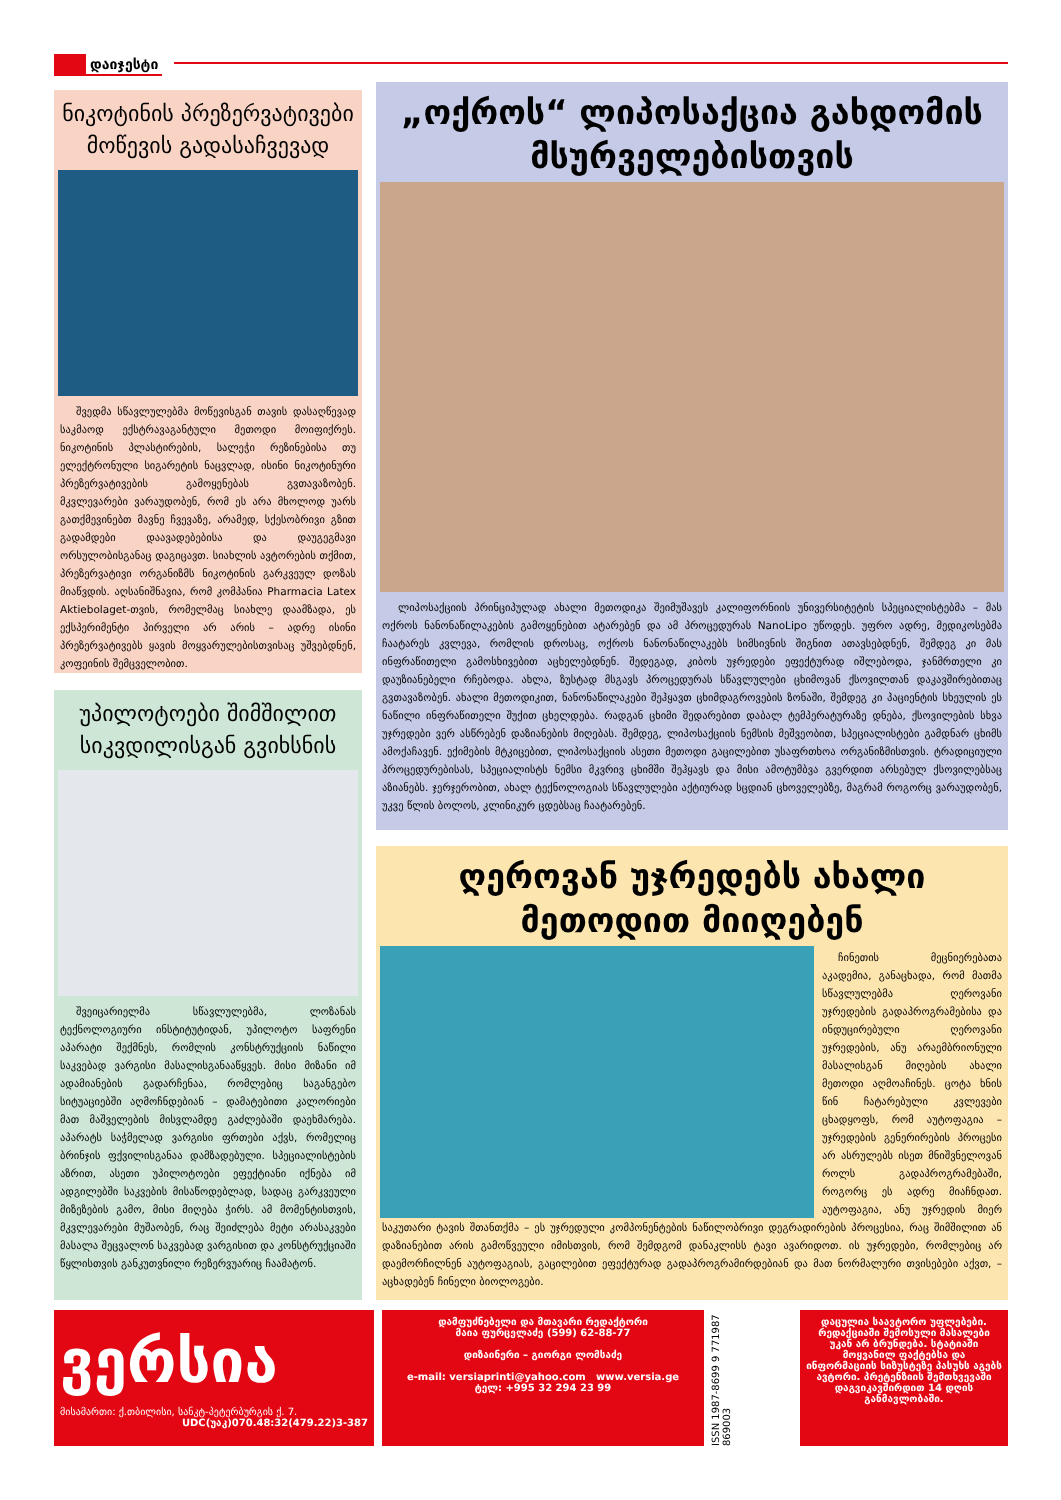დაიჯესტი
ნიკოტინის პრეზერვატივები მოწევის გადასაჩვევად
შვედმა სწავლულებმა მოწევისგან თავის დასაღწევად საკმაოდ ექსტრავაგანტული მეთოდი მოიფიქრეს. ნიკოტინის პლასტირების, სალეჭი რეზინებისა თუ ელექტრონული სიგარეტის ნაცვლად, ისინი ნიკოტინური პრეზერვატივების გამოყენებას გვთავაზობენ. მკვლევარები ვარაუდობენ, რომ ეს არა მხოლოდ უარს გათქმევინებთ მავნე ჩვევაზე, არამედ, სქესობრივი გზით გადამდები დაავადებებისა და დაუგეგმავი ორსულობისგანაც დაგიცავთ. სიახლის ავტორების თქმით, პრეზერვატივი ორგანიზმს ნიკოტინის გარკვეულ დოზას მიაწვდის. აღსანიშნავია, რომ კომპანია Pharmacia Latex Aktiebolaget-თვის, რომელმაც სიახლე დაამზადა, ეს ექსპერიმენტი პირველი არ არის – ადრე ისინი პრეზერვატივებს ყავის მოყვარულებისთვისაც უშვებდნენ, კოფეინის შემცველობით.
უპილოტოები შიმშილით სიკვდილისგან გვიხსნის
შვეიცარიელმა სწავლულებმა, ლოზანას ტექნოლოგიური ინსტიტუტიდან, უპილოტო საფრენი აპარატი შექმნეს, რომლის კონსტრუქციის ნაწილი საკვებად ვარგისი მასალისგანააწყვეს. მისი მიზანი იმ ადამიანების გადარჩენაა, რომლებიც საგანგებო სიტუაციებში აღმოჩნდებიან – დამატებითი კალორიები მათ მაშველების მისვლამდე გაძლებაში დაეხმარება. აპარატს საჭმელად ვარგისი ფრთები აქვს, რომელიც ბრინჯის ფქვილისგანაა დამზადებული. სპეციალისტების აზრით, ასეთი უპილოტოები ეფექტიანი იქნება იმ ადგილებში საკვების მისაწოდებლად, სადაც გარკვეული მიზეზების გამო, მისი მიღება ჭირს. ამ მომენტისთვის, მკვლევარები მუშაობენ, რაც შეიძლება მეტი არასაკვები მასალა შეცვალონ საკვებად ვარგისით და კონსტრუქციაში წყლისთვის განკუთვნილი რეზერვუარიც ჩაამატონ.
„ოქროს“ ლიპოსაქცია გახდომის მსურველებისთვის
ლიპოსაქციის პრინციპულად ახალი მეთოდიკა შეიმუშავეს კალიფორნიის უნივერსიტეტის სპეციალისტებმა – მას ოქროს ნანონაწილაკების გამოყენებით ატარებენ და ამ პროცედურას NanoLipo უწოდეს. უფრო ადრე, მედიკოსებმა ჩაატარეს კვლევა, რომლის დროსაც, ოქროს ნანონაწილაკებს სიმსივნის შიგნით ათავსებდნენ, შემდეგ კი მას ინფრაწითელი გამოსხივებით აცხელებდნენ. შედეგად, კიბოს უჯრედები ეფექტურად იშლებოდა, ჯანმრთელი კი დაუზიანებელი რჩებოდა. ახლა, ზუსტად მსგავს პროცედურას სწავლულები ცხიმოვან ქსოვილთან დაკავშირებითაც გვთავაზობენ. ახალი მეთოდიკით, ნანონაწილაკები შეჰყავთ ცხიმდაგროვების ზონაში, შემდეგ კი პაციენტის სხეულის ეს ნაწილი ინფრაწითელი შუქით ცხელდება. რადგან ცხიმი შედარებით დაბალ ტემპერატურაზე დნება, ქსოვილების სხვა უჯრედები ვერ ასწრებენ დაზიანების მიღებას. შემდეგ, ლიპოსაქციის ნემსის მეშვეობით, სპეციალისტები გამდნარ ცხიმს ამოქაჩავენ. ექიმების მტკიცებით, ლიპოსაქციის ასეთი მეთოდი გაცილებით უსაფრთხოა ორგანიზმისთვის. ტრადიციული პროცედურებისას, სპეციალისტს ნემსი მკვრივ ცხიმში შეჰყავს და მისი ამოტუმბვა გვერდით არსებულ ქსოვილებსაც აზიანებს. ჯერჯერობით, ახალ ტექნოლოგიას სწავლულები აქტიურად სცდიან ცხოველებზე, მაგრამ როგორც ვარაუდობენ, უკვე წლის ბოლოს, კლინიკურ ცდებსაც ჩაატარებენ.
ღეროვან უჯრედებს ახალი მეთოდით მიიღებენ
ჩინეთის მეცნიერებათა აკადემია, განაცხადა, რომ მათმა სწავლულებმა ღეროვანი უჯრედების გადაპროგრამებისა და ინდუცირებული ღეროვანი უჯრედების, ანუ არაემბრიონული მასალისგან მიღების ახალი მეთოდი აღმოაჩინეს. ცოტა ხნის წინ ჩატარებული კვლევები ცხადყოფს, რომ აუტოფაგია – უჯრედების გენერირების პროცესი არ ასრულებს ისეთ მნიშვნელოვან როლს გადაპროგრამებაში, როგორც ეს ადრე მიაჩნდათ. აუტოფაგია, ანუ უჯრედის მიერ საკუთარი ტავის შთანთქმა – ეს უჯრედული კომპონენტების ნაწილობრივი დეგრადირების პროცესია, რაც შიმშილით ან დაზიანებით არის გამოწვეული იმისთვის, რომ შემდგომ დანაკლისს ტავი ავარიდოთ. ის უჯრედები, რომლებიც არ დაემორჩილნენ აუტოფაგიას, გაცილებით ეფექტურად გადაპროგრამირდებიან და მათ ნორმალური თვისებები აქვთ, – აცხადებენ ჩინელი ბიოლოგები.
ვერსია
მისამართი: ქ.თბილისი, სანკტ-პეტერბურგის ქ. 7.
UDC(უაკ)070.48:32(479.22)3-387
დამფუძნებელი და მთავარი რედაქტორი
მაია ფურცელაძე (599) 62-88-77
დიზაინერი – გიორგი ლომსაძე
e-mail: versiaprinti@yahoo.com www.versia.ge
ტელ: +995 32 294 23 99
ISSN 1987-8699 9 771987 869003
დაცულია საავტორო უფლებები. რედაქციაში შემოსული მასალები უკან არ ბრუნდება. სტატიაში მოყვანილ ფაქტებსა და ინფორმაციის სიზუსტეზე პასუხს აგებს ავტორი. პრეტენზიის შემთხვევაში დაგვიკავშირდით 14 დღის განმავლობაში.